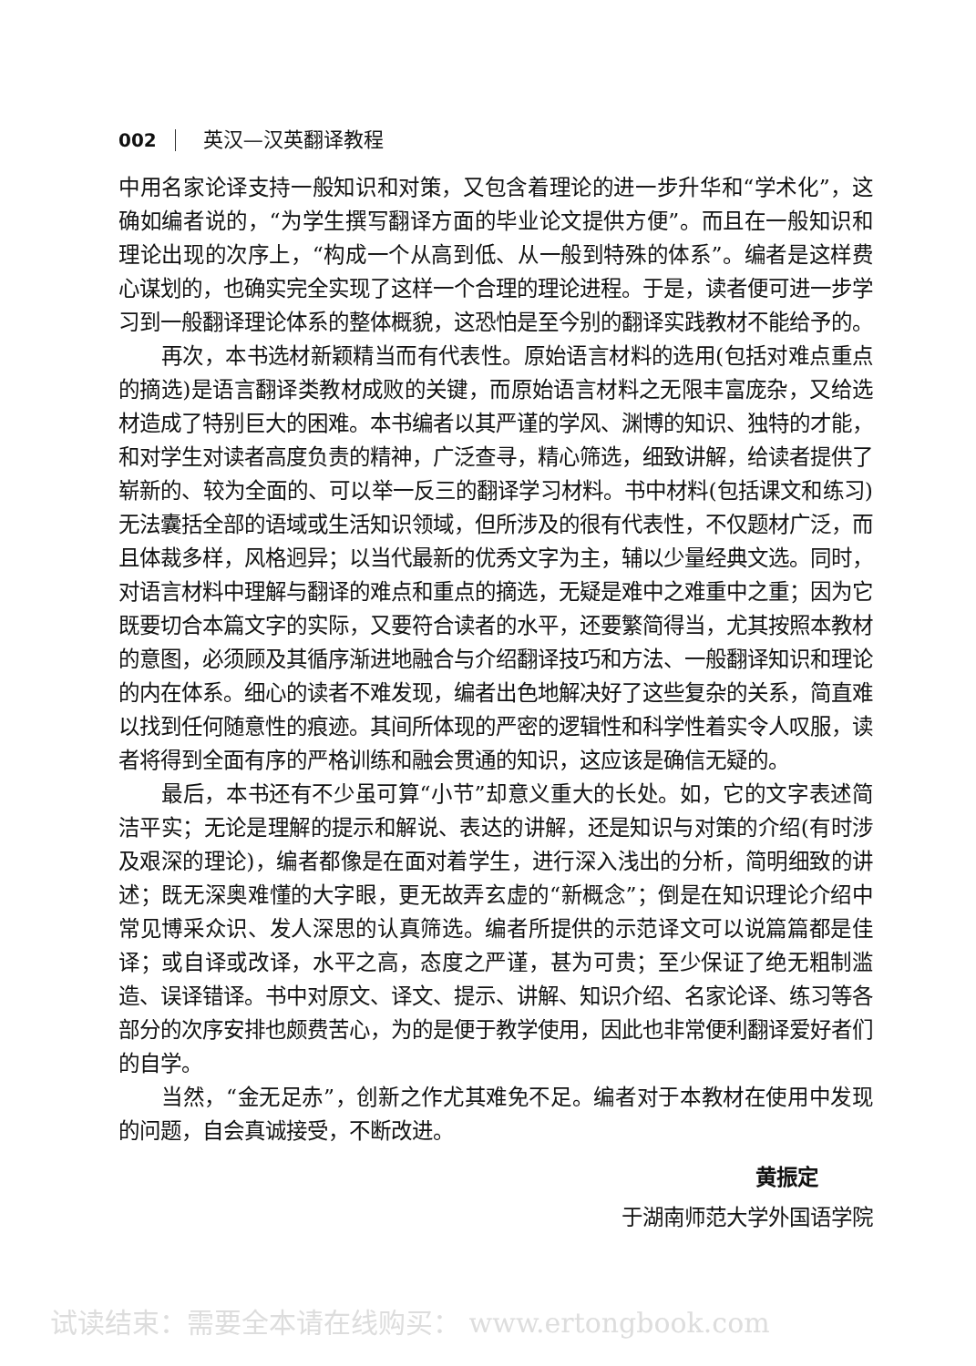002 英汉—汉英翻译教程
中用名家论译支持一般知识和对策，又包含着理论的进一步升华和“学术化”，这确如编者说的，“为学生撰写翻译方面的毕业论文提供方便”。而且在一般知识和理论出现的次序上，“构成一个从高到低、从一般到特殊的体系”。编者是这样费心谋划的，也确实完全实现了这样一个合理的理论进程。于是，读者便可进一步学习到一般翻译理论体系的整体概貌，这恐怕是至今别的翻译实践教材不能给予的。
再次，本书选材新颖精当而有代表性。原始语言材料的选用(包括对难点重点的摘选)是语言翻译类教材成败的关键，而原始语言材料之无限丰富庞杂，又给选材造成了特别巨大的困难。本书编者以其严谨的学风、渊博的知识、独特的才能，和对学生对读者高度负责的精神，广泛查寻，精心筛选，细致讲解，给读者提供了崭新的、较为全面的、可以举一反三的翻译学习材料。书中材料(包括课文和练习)无法囊括全部的语域或生活知识领域，但所涉及的很有代表性，不仅题材广泛，而且体裁多样，风格迥异；以当代最新的优秀文字为主，辅以少量经典文选。同时，对语言材料中理解与翻译的难点和重点的摘选，无疑是难中之难重中之重；因为它既要切合本篇文字的实际，又要符合读者的水平，还要繁简得当，尤其按照本教材的意图，必须顾及其循序渐进地融合与介绍翻译技巧和方法、一般翻译知识和理论的内在体系。细心的读者不难发现，编者出色地解决好了这些复杂的关系，简直难以找到任何随意性的痕迹。其间所体现的严密的逻辑性和科学性着实令人叹服，读者将得到全面有序的严格训练和融会贯通的知识，这应该是确信无疑的。
最后，本书还有不少虽可算“小节”却意义重大的长处。如，它的文字表述简洁平实；无论是理解的提示和解说、表达的讲解，还是知识与对策的介绍(有时涉及艰深的理论)，编者都像是在面对着学生，进行深入浅出的分析，简明细致的讲述；既无深奥难懂的大字眼，更无故弄玄虚的“新概念”；倒是在知识理论介绍中常见博采众识、发人深思的认真筛选。编者所提供的示范译文可以说篇篇都是佳译；或自译或改译，水平之高，态度之严谨，甚为可贵；至少保证了绝无粗制滥造、误译错译。书中对原文、译文、提示、讲解、知识介绍、名家论译、练习等各部分的次序安排也颇费苦心，为的是便于教学使用，因此也非常便利翻译爱好者们的自学。
当然，“金无足赤”，创新之作尤其难免不足。编者对于本教材在使用中发现的问题，自会真诚接受，不断改进。
黄振定
于湖南师范大学外国语学院
试读结束：需要全本请在线购买： www.ertongbook.com